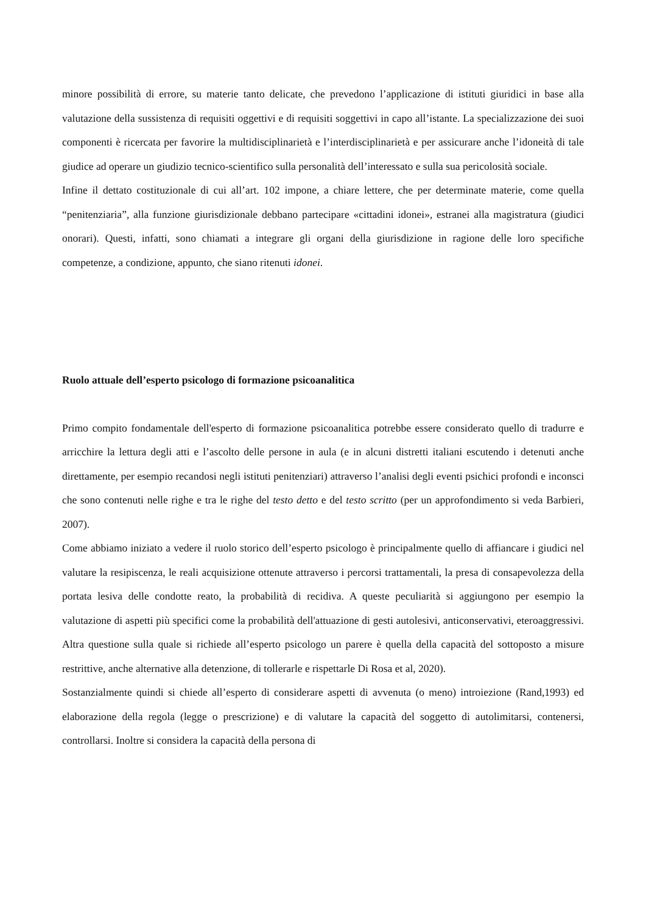minore possibilità di errore, su materie tanto delicate, che prevedono l’applicazione di istituti giuridici in base alla valutazione della sussistenza di requisiti oggettivi e di requisiti soggettivi in capo all’istante. La specializzazione dei suoi componenti è ricercata per favorire la multidisciplinarietà e l’interdisciplinarietà e per assicurare anche l’idoneità di tale giudice ad operare un giudizio tecnico-scientifico sulla personalità dell’interessato e sulla sua pericolosità sociale.
Infine il dettato costituzionale di cui all’art. 102 impone, a chiare lettere, che per determinate materie, come quella “penitenziaria”, alla funzione giurisdizionale debbano partecipare «cittadini idonei», estranei alla magistratura (giudici onorari). Questi, infatti, sono chiamati a integrare gli organi della giurisdizione in ragione delle loro specifiche competenze, a condizione, appunto, che siano ritenuti idonei.
Ruolo attuale dell’esperto psicologo di formazione psicoanalitica
Primo compito fondamentale dell'esperto di formazione psicoanalitica potrebbe essere considerato quello di tradurre e arricchire la lettura degli atti e l’ascolto delle persone in aula (e in alcuni distretti italiani escutendo i detenuti anche direttamente, per esempio recandosi negli istituti penitenziari) attraverso l’analisi degli eventi psichici profondi e inconsci che sono contenuti nelle righe e tra le righe del testo detto e del testo scritto (per un approfondimento si veda Barbieri, 2007).
Come abbiamo iniziato a vedere il ruolo storico dell’esperto psicologo è principalmente quello di affiancare i giudici nel valutare la resipiscenza, le reali acquisizione ottenute attraverso i percorsi trattamentali, la presa di consapevolezza della portata lesiva delle condotte reato, la probabilità di recidiva. A queste peculiarità si aggiungono per esempio la valutazione di aspetti più specifici come la probabilità dell'attuazione di gesti autolesivi, anticonservativi, eteroaggressivi. Altra questione sulla quale si richiede all’esperto psicologo un parere è quella della capacità del sottoposto a misure restrittive, anche alternative alla detenzione, di tollerarle e rispettarle Di Rosa et al, 2020).
Sostanzialmente quindi si chiede all’esperto di considerare aspetti di avvenuta (o meno) introiezione (Rand,1993) ed elaborazione della regola (legge o prescrizione) e di valutare la capacità del soggetto di autolimitarsi, contenersi, controllarsi. Inoltre si considera la capacità della persona di